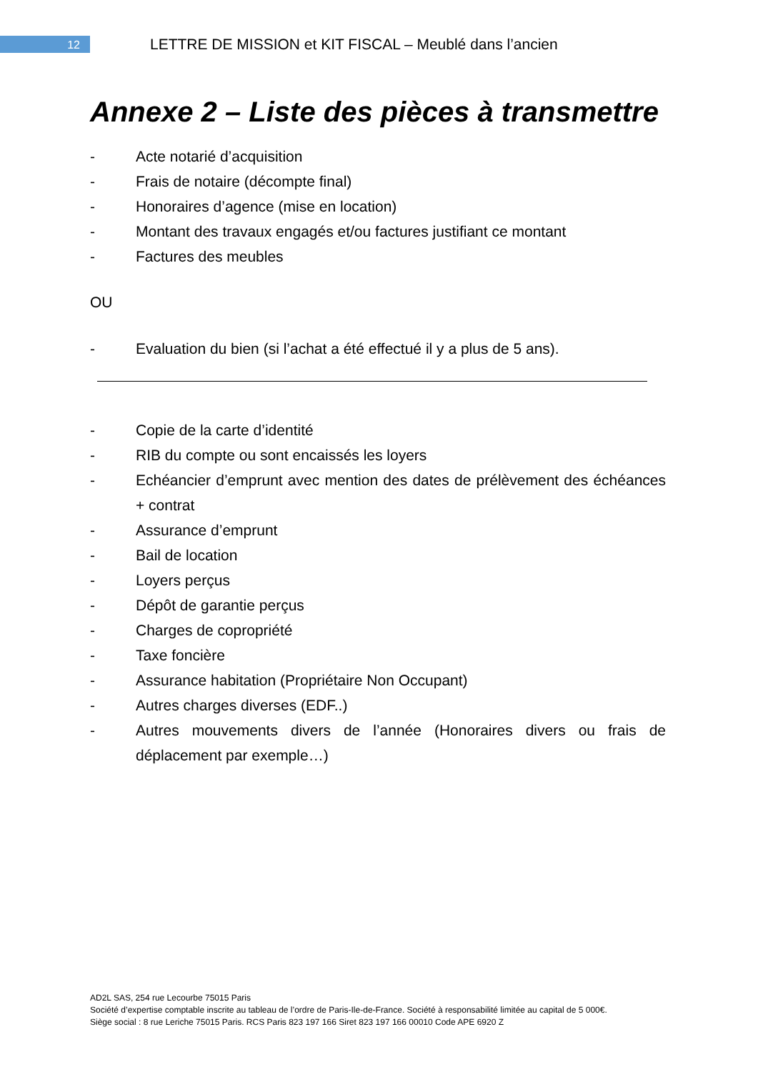12
LETTRE DE MISSION et KIT FISCAL – Meublé dans l’ancien
Annexe 2 – Liste des pièces à transmettre
- Acte notarié d’acquisition
- Frais de notaire (décompte final)
- Honoraires d’agence (mise en location)
- Montant des travaux engagés et/ou factures justifiant ce montant
- Factures des meubles
OU
- Evaluation du bien (si l’achat a été effectué il y a plus de 5 ans).
- Copie de la carte d’identité
- RIB du compte ou sont encaissés les loyers
- Echéancier d’emprunt avec mention des dates de prélèvement des échéances + contrat
- Assurance d’emprunt
- Bail de location
- Loyers perçus
- Dépôt de garantie perçus
- Charges de copropriété
- Taxe foncière
- Assurance habitation (Propriétaire Non Occupant)
- Autres charges diverses (EDF..)
- Autres mouvements divers de l’année (Honoraires divers ou frais de déplacement par exemple…)
AD2L SAS, 254 rue Lecourbe 75015 Paris
Société d’expertise comptable inscrite au tableau de l’ordre de Paris-Ile-de-France. Société à responsabilité limitée au capital de 5 000€.
Siège social : 8 rue Leriche 75015 Paris. RCS Paris 823 197 166 Siret 823 197 166 00010 Code APE 6920 Z